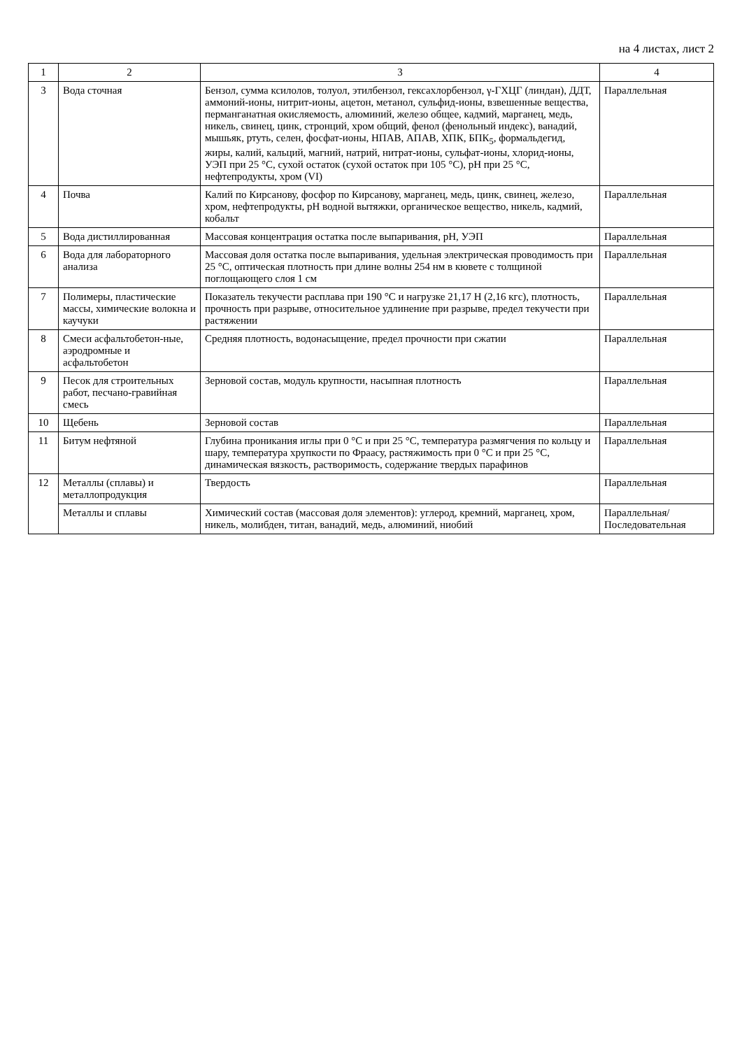на 4 листах, лист 2
| 1 | 2 | 3 | 4 |
| --- | --- | --- | --- |
| 3 | Вода сточная | Бензол, сумма ксилолов, толуол, этилбензол, гексахлорбензол, γ-ГХЦГ (линдан), ДДТ, аммоний-ионы, нитрит-ионы, ацетон, метанол, сульфид-ионы, взвешенные вещества, перманганатная окисляемость, алюминий, железо общее, кадмий, марганец, медь, никель, свинец, цинк, стронций, хром общий, фенол (фенольный индекс), ванадий, мышьяк, ртуть, селен, фосфат-ионы, НПАВ, АПАВ, ХПК, БПК<sub>5</sub>, формальдегид, жиры, калий, кальций, магний, натрий, нитрат-ионы, сульфат-ионы, хлорид-ионы, УЭП при 25 °С, сухой остаток (сухой остаток при 105 °С), pH при 25 °С, нефтепродукты, хром (VI) | Параллельная |
| 4 | Почва | Калий по Кирсанову, фосфор по Кирсанову, марганец, медь, цинк, свинец, железо, хром, нефтепродукты, pH водной вытяжки, органическое вещество, никель, кадмий, кобальт | Параллельная |
| 5 | Вода дистиллированная | Массовая концентрация остатка после выпаривания, pH, УЭП | Параллельная |
| 6 | Вода для лабораторного анализа | Массовая доля остатка после выпаривания, удельная электрическая проводимость при 25 °С, оптическая плотность при длине волны 254 нм в кювете с толщиной поглощающего слоя 1 см | Параллельная |
| 7 | Полимеры, пластические массы, химические волокна и каучуки | Показатель текучести расплава при 190 °С и нагрузке 21,17 Н (2,16 кгс), плотность, прочность при разрыве, относительное удлинение при разрыве, предел текучести при растяжении | Параллельная |
| 8 | Смеси асфальтобетон-ные, аэродромные и асфальтобетон | Средняя плотность, водонасыщение, предел прочности при сжатии | Параллельная |
| 9 | Песок для строительных работ, песчано-гравийная смесь | Зерновой состав, модуль крупности, насыпная плотность | Параллельная |
| 10 | Щебень | Зерновой состав | Параллельная |
| 11 | Битум нефтяной | Глубина проникания иглы при 0 °С и при 25 °С, температура размягчения по кольцу и шару, температура хрупкости по Фраасу, растяжимость при 0 °С и при 25 °С, динамическая вязкость, растворимость, содержание твердых парафинов | Параллельная |
| 12 | Металлы (сплавы) и металлопродукция | Твердость | Параллельная |
| | Металлы и сплавы | Химический состав (массовая доля элементов): углерод, кремний, марганец, хром, никель, молибден, титан, ванадий, медь, алюминий, ниобий | Параллельная/ Последовательная |